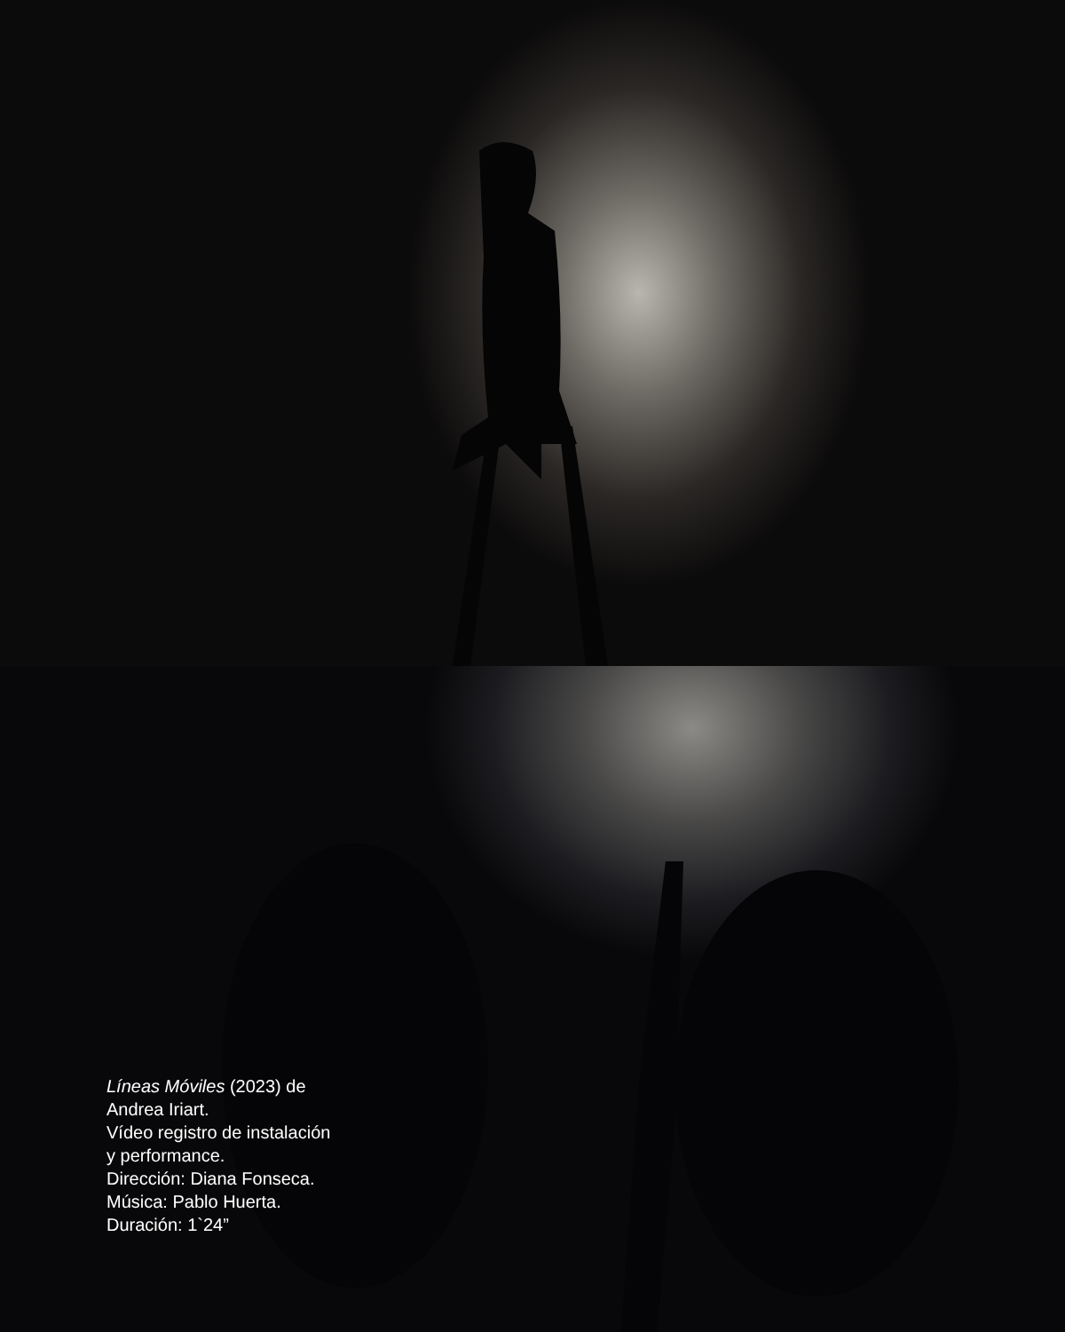Líneas Móviles (2023) de
Andrea Iriart.
Vídeo registro de instalación
y performance.
Dirección: Diana Fonseca.
Música: Pablo Huerta.
Duración: 1`24”